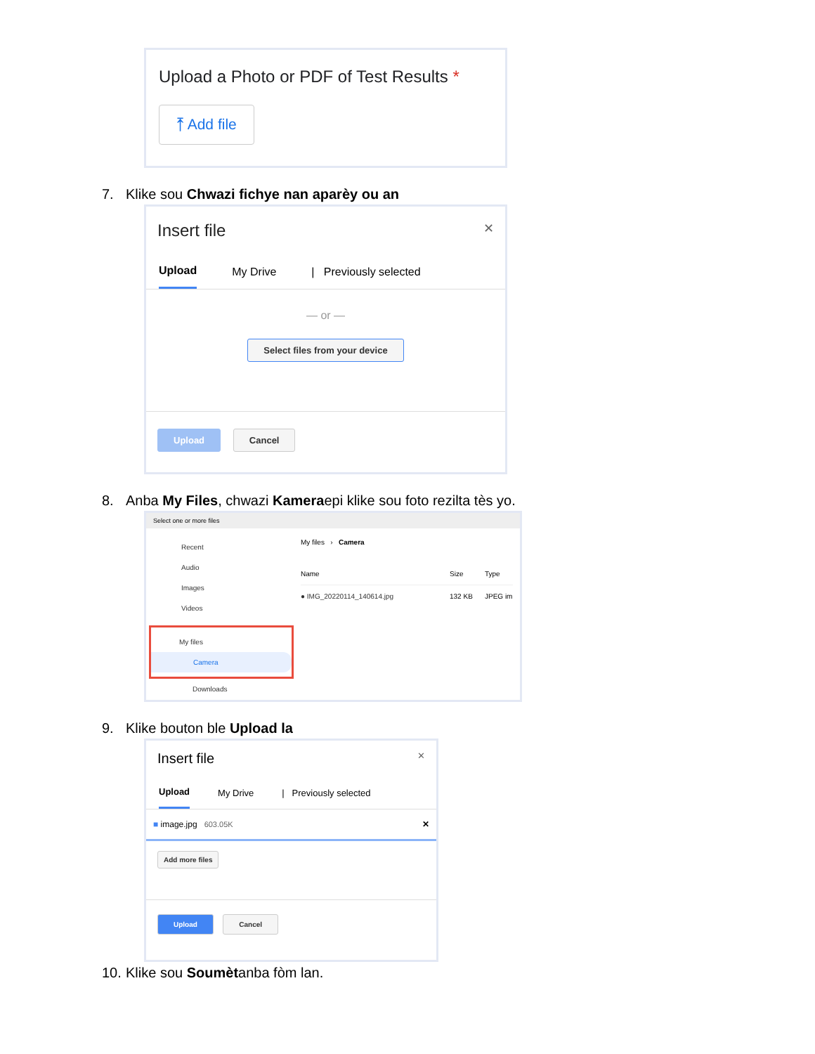Upload a Photo or PDF of Test Results *
⤒ Add file
7. Klike sou Chwazi fichye nan aparèy ou an
Insert file ✕
Upload My Drive | Previously selected
— or —
Select files from your device
Upload Cancel
8. Anba My Files, chwazi Kameraepi klike sou foto rezilta tès yo.
Select one or more files
Recent
Audio
Images
Videos
My files
Camera
Downloads
My files › Camera
Name Size Type
● IMG_20220114_140614.jpg 132 KB JPEG im
9. Klike bouton ble Upload la
Insert file ✕
Upload My Drive | Previously selected
■ image.jpg 603.05K ✕
Add more files
Upload Cancel
10. Klike sou Soumètanba fòm lan.